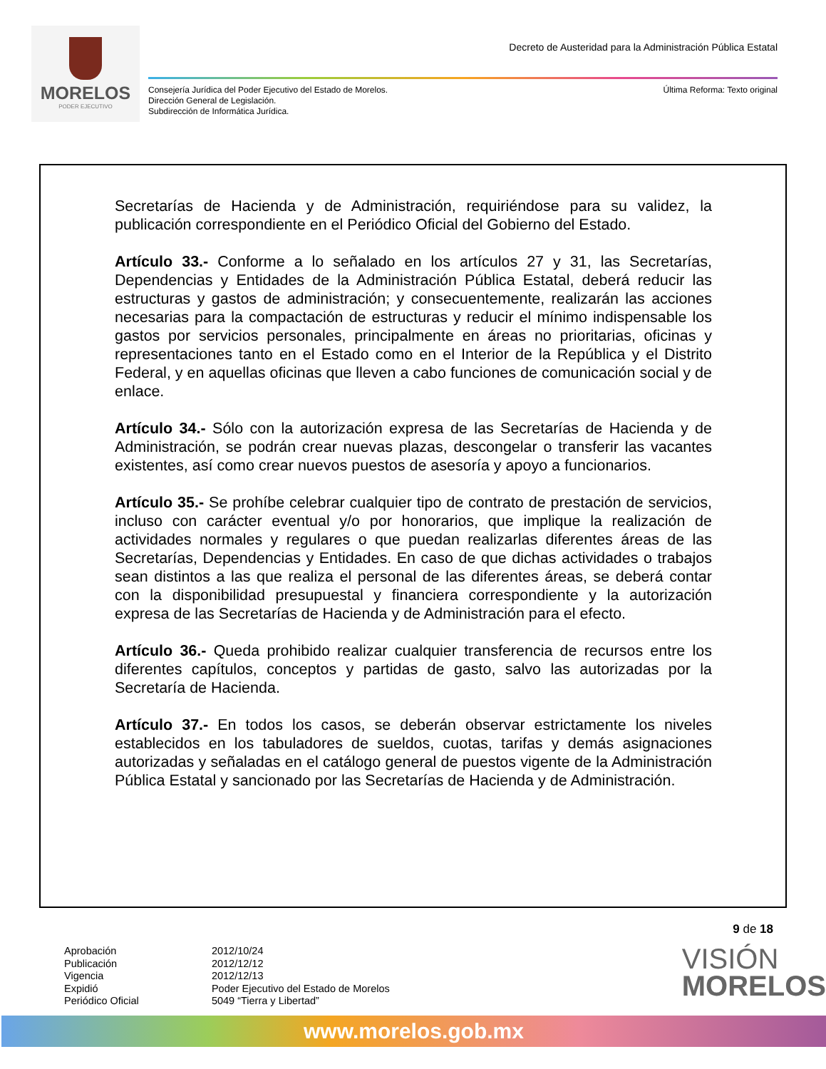MORELOS
PODER EJECUTIVO
Decreto de Austeridad para la Administración Pública Estatal
Consejería Jurídica del Poder Ejecutivo del Estado de Morelos.
Dirección General de Legislación.
Subdirección de Informática Jurídica.
Última Reforma: Texto original
Secretarías de Hacienda y de Administración, requiriéndose para su validez, la publicación correspondiente en el Periódico Oficial del Gobierno del Estado.
Artículo 33.- Conforme a lo señalado en los artículos 27 y 31, las Secretarías, Dependencias y Entidades de la Administración Pública Estatal, deberá reducir las estructuras y gastos de administración; y consecuentemente, realizarán las acciones necesarias para la compactación de estructuras y reducir el mínimo indispensable los gastos por servicios personales, principalmente en áreas no prioritarias, oficinas y representaciones tanto en el Estado como en el Interior de la República y el Distrito Federal, y en aquellas oficinas que lleven a cabo funciones de comunicación social y de enlace.
Artículo 34.- Sólo con la autorización expresa de las Secretarías de Hacienda y de Administración, se podrán crear nuevas plazas, descongelar o transferir las vacantes existentes, así como crear nuevos puestos de asesoría y apoyo a funcionarios.
Artículo 35.- Se prohíbe celebrar cualquier tipo de contrato de prestación de servicios, incluso con carácter eventual y/o por honorarios, que implique la realización de actividades normales y regulares o que puedan realizarlas diferentes áreas de las Secretarías, Dependencias y Entidades. En caso de que dichas actividades o trabajos sean distintos a las que realiza el personal de las diferentes áreas, se deberá contar con la disponibilidad presupuestal y financiera correspondiente y la autorización expresa de las Secretarías de Hacienda y de Administración para el efecto.
Artículo 36.- Queda prohibido realizar cualquier transferencia de recursos entre los diferentes capítulos, conceptos y partidas de gasto, salvo las autorizadas por la Secretaría de Hacienda.
Artículo 37.- En todos los casos, se deberán observar estrictamente los niveles establecidos en los tabuladores de sueldos, cuotas, tarifas y demás asignaciones autorizadas y señaladas en el catálogo general de puestos vigente de la Administración Pública Estatal y sancionado por las Secretarías de Hacienda y de Administración.
9 de 18
Aprobación
Publicación
Vigencia
Expidió
Periódico Oficial
2012/10/24
2012/12/12
2012/12/13
Poder Ejecutivo del Estado de Morelos
5049 “Tierra y Libertad”
VISIÓN
MORELOS
www.morelos.gob.mx